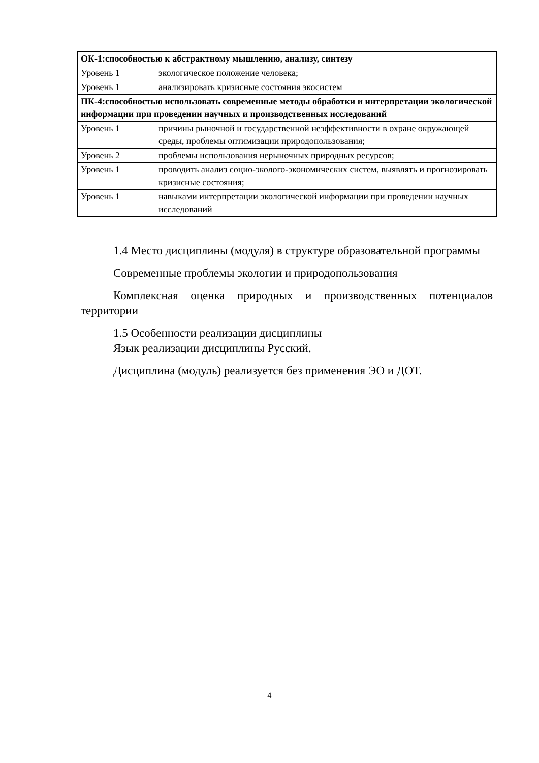| ОК-1:способностью к абстрактному мышлению, анализу, синтезу | |
| --- | --- |
| Уровень 1 | экологическое положение человека; |
| Уровень 1 | анализировать кризисные состояния экосистем |
| ПК-4:способностью использовать современные методы обработки и интерпретации экологической информации при проведении научных и производственных исследований | |
| Уровень 1 | причины рыночной и государственной неэффективности в охране окружающей среды, проблемы оптимизации природопользования; |
| Уровень 2 | проблемы использования нерыночных природных ресурсов; |
| Уровень 1 | проводить анализ социо-эколого-экономических систем, выявлять и прогнозировать кризисные состояния; |
| Уровень 1 | навыками интерпретации экологической информации при проведении научных исследований |
1.4 Место дисциплины (модуля) в структуре образовательной программы
Современные проблемы экологии и природопользования
Комплексная оценка природных и производственных потенциалов территории
1.5 Особенности реализации дисциплины
Язык реализации дисциплины Русский.
Дисциплина (модуль) реализуется без применения ЭО и ДОТ.
4